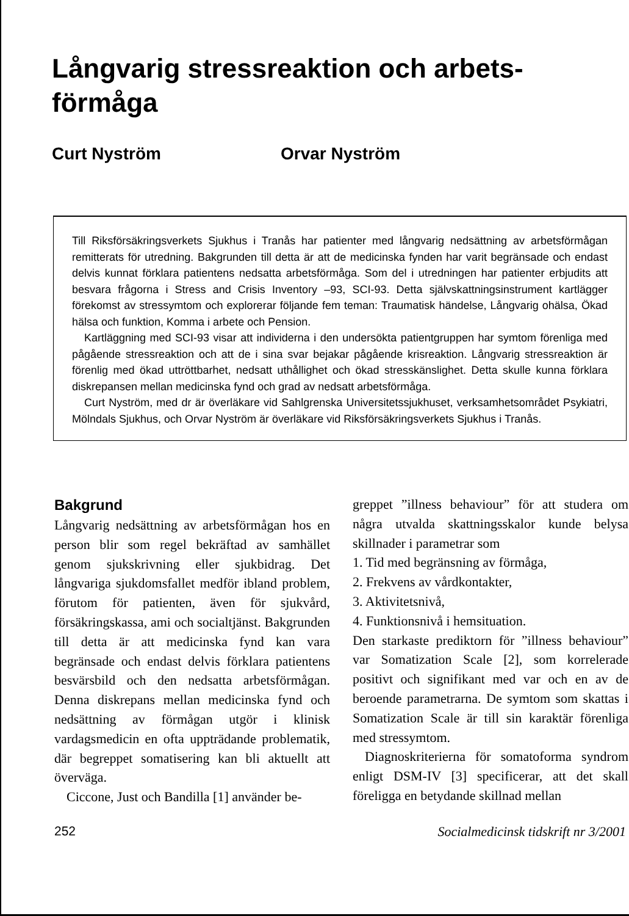Långvarig stressreaktion och arbets-
förmåga
Curt Nyström Orvar Nyström
Till Riksförsäkringsverkets Sjukhus i Tranås har patienter med långvarig nedsättning av arbetsförmågan remitterats för utredning. Bakgrunden till detta är att de medicinska fynden har varit begränsade och endast delvis kunnat förklara patientens nedsatta arbetsförmåga. Som del i utredningen har patienter erbjudits att besvara frågorna i Stress and Crisis Inventory –93, SCI-93. Detta självskattningsinstrument kartlägger förekomst av stressymtom och explorerar följande fem teman: Traumatisk händelse, Långvarig ohälsa, Ökad hälsa och funktion, Komma i arbete och Pension.
Kartläggning med SCI-93 visar att individerna i den undersökta patientgruppen har symtom förenliga med pågående stressreaktion och att de i sina svar bejakar pågående krisreaktion. Långvarig stressreaktion är förenlig med ökad uttröttbarhet, nedsatt uthållighet och ökad stresskänslighet. Detta skulle kunna förklara diskrepansen mellan medicinska fynd och grad av nedsatt arbetsförmåga.
Curt Nyström, med dr är överläkare vid Sahlgrenska Universitetssjukhuset, verksamhetsområdet Psykiatri, Mölndals Sjukhus, och Orvar Nyström är överläkare vid Riksförsäkringsverkets Sjukhus i Tranås.
Bakgrund
Långvarig nedsättning av arbetsförmågan hos en person blir som regel bekräftad av samhället genom sjukskrivning eller sjukbidrag. Det långvariga sjukdomsfallet medför ibland problem, förutom för patienten, även för sjukvård, försäkringskassa, ami och socialtjänst. Bakgrunden till detta är att medicinska fynd kan vara begränsade och endast delvis förklara patientens besvärsbild och den nedsatta arbetsförmågan. Denna diskrepans mellan medicinska fynd och nedsättning av förmågan utgör i klinisk vardagsmedicin en ofta uppträdande problematik, där begreppet somatisering kan bli aktuellt att överväga.
Ciccone, Just och Bandilla [1] använder be-
greppet ”illness behaviour” för att studera om några utvalda skattningsskalor kunde belysa skillnader i parametrar som
1. Tid med begränsning av förmåga,
2. Frekvens av vårdkontakter,
3. Aktivitetsnivå,
4. Funktionsnivå i hemsituation.
Den starkaste prediktorn för ”illness behaviour” var Somatization Scale [2], som korrelerade positivt och signifikant med var och en av de beroende parametrarna. De symtom som skattas i Somatization Scale är till sin karaktär förenliga med stressymtom.
Diagnoskriterierna för somatoforma syndrom enligt DSM-IV [3] specificerar, att det skall föreligga en betydande skillnad mellan
252 Socialmedicinsk tidskrift nr 3/2001